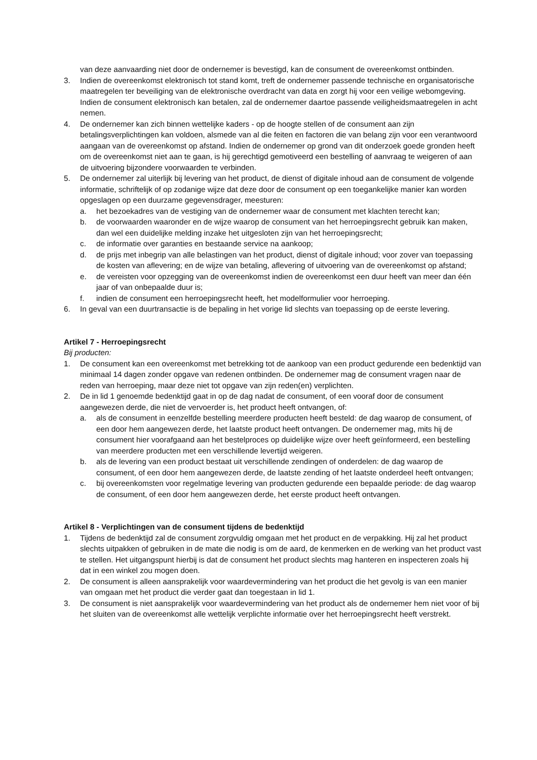van deze aanvaarding niet door de ondernemer is bevestigd, kan de consument de overeenkomst ontbinden.
3. Indien de overeenkomst elektronisch tot stand komt, treft de ondernemer passende technische en organisatorische maatregelen ter beveiliging van de elektronische overdracht van data en zorgt hij voor een veilige webomgeving. Indien de consument elektronisch kan betalen, zal de ondernemer daartoe passende veiligheidsmaatregelen in acht nemen.
4. De ondernemer kan zich binnen wettelijke kaders - op de hoogte stellen of de consument aan zijn betalingsverplichtingen kan voldoen, alsmede van al die feiten en factoren die van belang zijn voor een verantwoord aangaan van de overeenkomst op afstand. Indien de ondernemer op grond van dit onderzoek goede gronden heeft om de overeenkomst niet aan te gaan, is hij gerechtigd gemotiveerd een bestelling of aanvraag te weigeren of aan de uitvoering bijzondere voorwaarden te verbinden.
5. De ondernemer zal uiterlijk bij levering van het product, de dienst of digitale inhoud aan de consument de volgende informatie, schriftelijk of op zodanige wijze dat deze door de consument op een toegankelijke manier kan worden opgeslagen op een duurzame gegevensdrager, meesturen:
a. het bezoekadres van de vestiging van de ondernemer waar de consument met klachten terecht kan;
b. de voorwaarden waaronder en de wijze waarop de consument van het herroepingsrecht gebruik kan maken, dan wel een duidelijke melding inzake het uitgesloten zijn van het herroepingsrecht;
c. de informatie over garanties en bestaande service na aankoop;
d. de prijs met inbegrip van alle belastingen van het product, dienst of digitale inhoud; voor zover van toepassing de kosten van aflevering; en de wijze van betaling, aflevering of uitvoering van de overeenkomst op afstand;
e. de vereisten voor opzegging van de overeenkomst indien de overeenkomst een duur heeft van meer dan één jaar of van onbepaalde duur is;
f. indien de consument een herroepingsrecht heeft, het modelformulier voor herroeping.
6. In geval van een duurtransactie is de bepaling in het vorige lid slechts van toepassing op de eerste levering.
Artikel 7 - Herroepingsrecht
Bij producten:
1. De consument kan een overeenkomst met betrekking tot de aankoop van een product gedurende een bedenktijd van minimaal 14 dagen zonder opgave van redenen ontbinden. De ondernemer mag de consument vragen naar de reden van herroeping, maar deze niet tot opgave van zijn reden(en) verplichten.
2. De in lid 1 genoemde bedenktijd gaat in op de dag nadat de consument, of een vooraf door de consument aangewezen derde, die niet de vervoerder is, het product heeft ontvangen, of:
a. als de consument in eenzelfde bestelling meerdere producten heeft besteld: de dag waarop de consument, of een door hem aangewezen derde, het laatste product heeft ontvangen. De ondernemer mag, mits hij de consument hier voorafgaand aan het bestelproces op duidelijke wijze over heeft geïnformeerd, een bestelling van meerdere producten met een verschillende levertijd weigeren.
b. als de levering van een product bestaat uit verschillende zendingen of onderdelen: de dag waarop de consument, of een door hem aangewezen derde, de laatste zending of het laatste onderdeel heeft ontvangen;
c. bij overeenkomsten voor regelmatige levering van producten gedurende een bepaalde periode: de dag waarop de consument, of een door hem aangewezen derde, het eerste product heeft ontvangen.
Artikel 8 - Verplichtingen van de consument tijdens de bedenktijd
1. Tijdens de bedenktijd zal de consument zorgvuldig omgaan met het product en de verpakking. Hij zal het product slechts uitpakken of gebruiken in de mate die nodig is om de aard, de kenmerken en de werking van het product vast te stellen. Het uitgangspunt hierbij is dat de consument het product slechts mag hanteren en inspecteren zoals hij dat in een winkel zou mogen doen.
2. De consument is alleen aansprakelijk voor waardevermindering van het product die het gevolg is van een manier van omgaan met het product die verder gaat dan toegestaan in lid 1.
3. De consument is niet aansprakelijk voor waardevermindering van het product als de ondernemer hem niet voor of bij het sluiten van de overeenkomst alle wettelijk verplichte informatie over het herroepingsrecht heeft verstrekt.